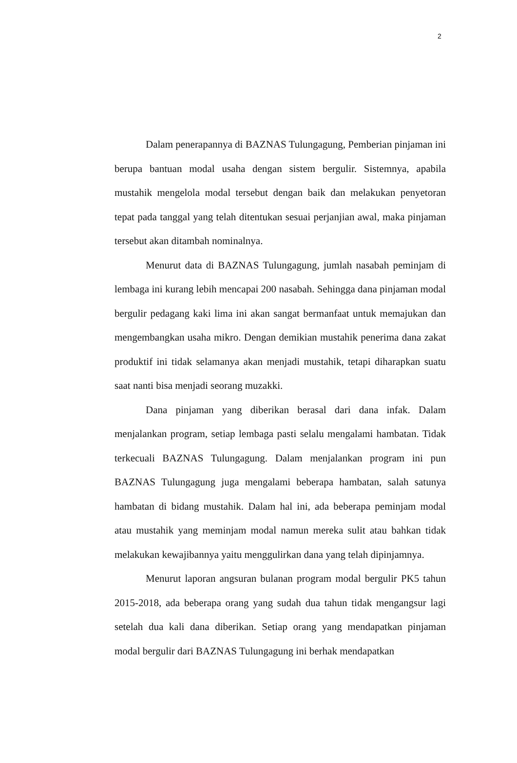2
Dalam penerapannya di BAZNAS Tulungagung, Pemberian pinjaman ini berupa bantuan modal usaha dengan sistem bergulir. Sistemnya, apabila mustahik mengelola modal tersebut dengan baik dan melakukan penyetoran tepat pada tanggal yang telah ditentukan sesuai perjanjian awal, maka pinjaman tersebut akan ditambah nominalnya.
Menurut data di BAZNAS Tulungagung, jumlah nasabah peminjam di lembaga ini kurang lebih mencapai 200 nasabah. Sehingga dana pinjaman modal bergulir pedagang kaki lima ini akan sangat bermanfaat untuk memajukan dan mengembangkan usaha mikro. Dengan demikian mustahik penerima dana zakat produktif ini tidak selamanya akan menjadi mustahik, tetapi diharapkan suatu saat nanti bisa menjadi seorang muzakki.
Dana pinjaman yang diberikan berasal dari dana infak. Dalam menjalankan program, setiap lembaga pasti selalu mengalami hambatan. Tidak terkecuali BAZNAS Tulungagung. Dalam menjalankan program ini pun BAZNAS Tulungagung juga mengalami beberapa hambatan, salah satunya hambatan di bidang mustahik. Dalam hal ini, ada beberapa peminjam modal atau mustahik yang meminjam modal namun mereka sulit atau bahkan tidak melakukan kewajibannya yaitu menggulirkan dana yang telah dipinjamnya.
Menurut laporan angsuran bulanan program modal bergulir PK5 tahun 2015-2018, ada beberapa orang yang sudah dua tahun tidak mengangsur lagi setelah dua kali dana diberikan. Setiap orang yang mendapatkan pinjaman modal bergulir dari BAZNAS Tulungagung ini berhak mendapatkan